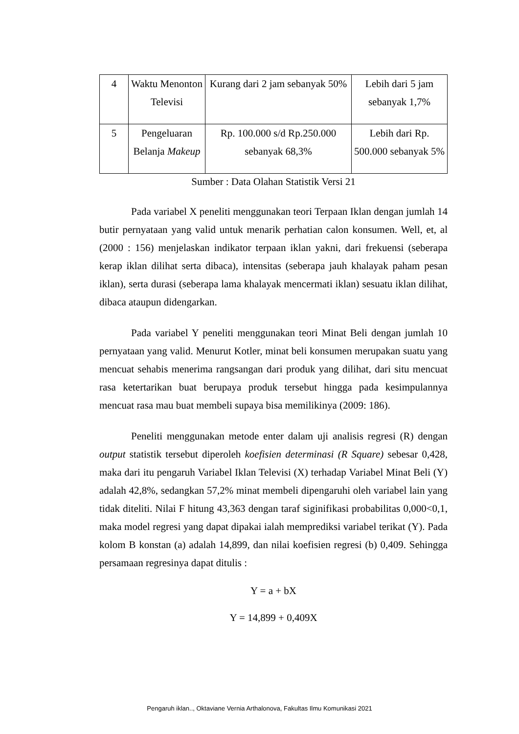| 4 | Waktu Menonton Televisi | Kurang dari 2 jam sebanyak 50% | Lebih dari 5 jam sebanyak 1,7% |
| 5 | Pengeluaran Belanja Makeup | Rp. 100.000 s/d Rp.250.000 sebanyak 68,3% | Lebih dari Rp. 500.000 sebanyak 5% |
Sumber : Data Olahan Statistik Versi 21
Pada variabel X peneliti menggunakan teori Terpaan Iklan dengan jumlah 14 butir pernyataan yang valid untuk menarik perhatian calon konsumen. Well, et, al (2000 : 156) menjelaskan indikator terpaan iklan yakni, dari frekuensi (seberapa kerap iklan dilihat serta dibaca), intensitas (seberapa jauh khalayak paham pesan iklan), serta durasi (seberapa lama khalayak mencermati iklan) sesuatu iklan dilihat, dibaca ataupun didengarkan.
Pada variabel Y peneliti menggunakan teori Minat Beli dengan jumlah 10 pernyataan yang valid. Menurut Kotler, minat beli konsumen merupakan suatu yang mencuat sehabis menerima rangsangan dari produk yang dilihat, dari situ mencuat rasa ketertarikan buat berupaya produk tersebut hingga pada kesimpulannya mencuat rasa mau buat membeli supaya bisa memilikinya (2009: 186).
Peneliti menggunakan metode enter dalam uji analisis regresi (R) dengan output statistik tersebut diperoleh koefisien determinasi (R Square) sebesar 0,428, maka dari itu pengaruh Variabel Iklan Televisi (X) terhadap Variabel Minat Beli (Y) adalah 42,8%, sedangkan 57,2% minat membeli dipengaruhi oleh variabel lain yang tidak diteliti. Nilai F hitung 43,363 dengan taraf siginifikasi probabilitas 0,000<0,1, maka model regresi yang dapat dipakai ialah memprediksi variabel terikat (Y). Pada kolom B konstan (a) adalah 14,899, dan nilai koefisien regresi (b) 0,409. Sehingga persamaan regresinya dapat ditulis :
Y = a + bX
Y = 14,899 + 0,409X
Pengaruh iklan.., Oktaviane Vernia Arthalonova, Fakultas Ilmu Komunikasi 2021